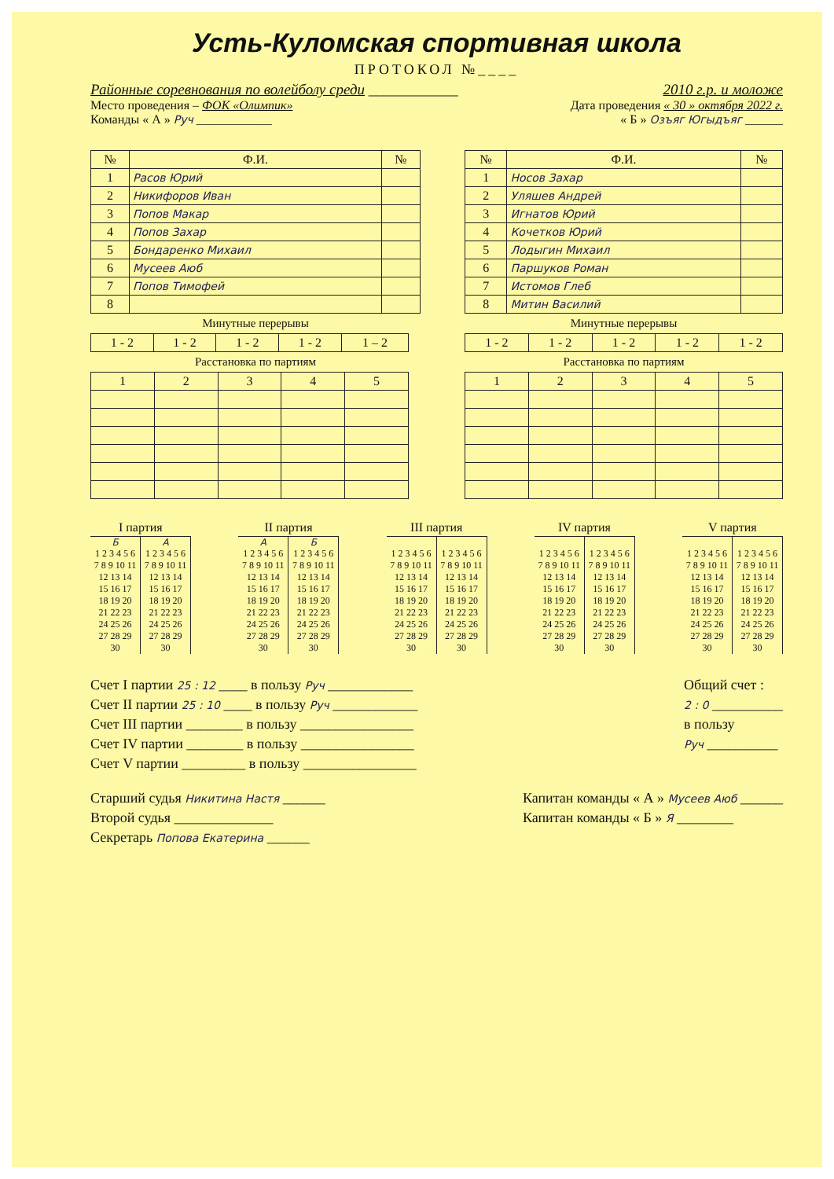Усть-Куломская спортивная школа
ПРОТОКОЛ №____
Районные соревнования по волейболу среди ____________ 2010 г.р. и моложе
Место проведения – ФОК «Олимпик» Дата проведения « 30 » октября 2022 г.
Команды « А » Руч ____________ « Б » Озъяг Югыдъяг ______
| № | Ф.И. | № |
| --- | --- | --- |
| 1 | Расов Юрий | |
| 2 | Никифоров Иван | |
| 3 | Попов Макар | |
| 4 | Попов Захар | |
| 5 | Бондаренко Михаил | |
| 6 | Мусеев Аюб | |
| 7 | Попов Тимофей | |
| 8 | | |
Минутные перерывы
| 1 - 2 | 1 - 2 | 1 - 2 | 1 - 2 | 1 – 2 |
Расстановка по партиям
| 1 | 2 | 3 | 4 | 5 |
| № | Ф.И. | № |
| --- | --- | --- |
| 1 | Носов Захар | |
| 2 | Уляшев Андрей | |
| 3 | Игнатов Юрий | |
| 4 | Кочетков Юрий | |
| 5 | Лодыгин Михаил | |
| 6 | Паршуков Роман | |
| 7 | Истомов Глеб | |
| 8 | Митин Василий | |
Минутные перерывы
| 1 - 2 | 1 - 2 | 1 - 2 | 1 - 2 | 1 - 2 |
Расстановка по партиям
| 1 | 2 | 3 | 4 | 5 |
| I партия | |
| --- | --- |
| Б | А |
| 1 2 3 4 5 6 7 8 9 10 11 12 13 14 15 16 17 18 19 20 21 22 23 24 25 26 27 28 29 30 | 1 2 3 4 5 6 7 8 9 10 11 12 13 14 15 16 17 18 19 20 21 22 23 24 25 26 27 28 29 30 |
| II партия | |
| --- | --- |
| А | Б |
| 1 2 3 4 5 6 7 8 9 10 11 12 13 14 15 16 17 18 19 20 21 22 23 24 25 26 27 28 29 30 | 1 2 3 4 5 6 7 8 9 10 11 12 13 14 15 16 17 18 19 20 21 22 23 24 25 26 27 28 29 30 |
| III партия | |
| --- | --- |
| 1 2 3 4 5 6 7 8 9 10 11 12 13 14 15 16 17 18 19 20 21 22 23 24 25 26 27 28 29 30 | 1 2 3 4 5 6 7 8 9 10 11 12 13 14 15 16 17 18 19 20 21 22 23 24 25 26 27 28 29 30 |
| IV партия | |
| --- | --- |
| 1 2 3 4 5 6 7 8 9 10 11 12 13 14 15 16 17 18 19 20 21 22 23 24 25 26 27 28 29 30 | 1 2 3 4 5 6 7 8 9 10 11 12 13 14 15 16 17 18 19 20 21 22 23 24 25 26 27 28 29 30 |
| V партия | |
| --- | --- |
| 1 2 3 4 5 6 7 8 9 10 11 12 13 14 15 16 17 18 19 20 21 22 23 24 25 26 27 28 29 30 | 1 2 3 4 5 6 7 8 9 10 11 12 13 14 15 16 17 18 19 20 21 22 23 24 25 26 27 28 29 30 |
Счет I партии 25 : 12 ____ в пользу Руч ____________
Счет II партии 25 : 10 ____ в пользу Руч ____________
Счет III партии ________ в пользу ________________
Счет IV партии ________ в пользу ________________
Счет V партии _________ в пользу ________________
Общий счет :
2 : 0 __________
в пользу
Руч __________
Старший судья Никитина Настя ______
Второй судья ______________
Секретарь Попова Екатерина ______
Капитан команды « А » Мусеев Аюб ______
Капитан команды « Б » Я ________